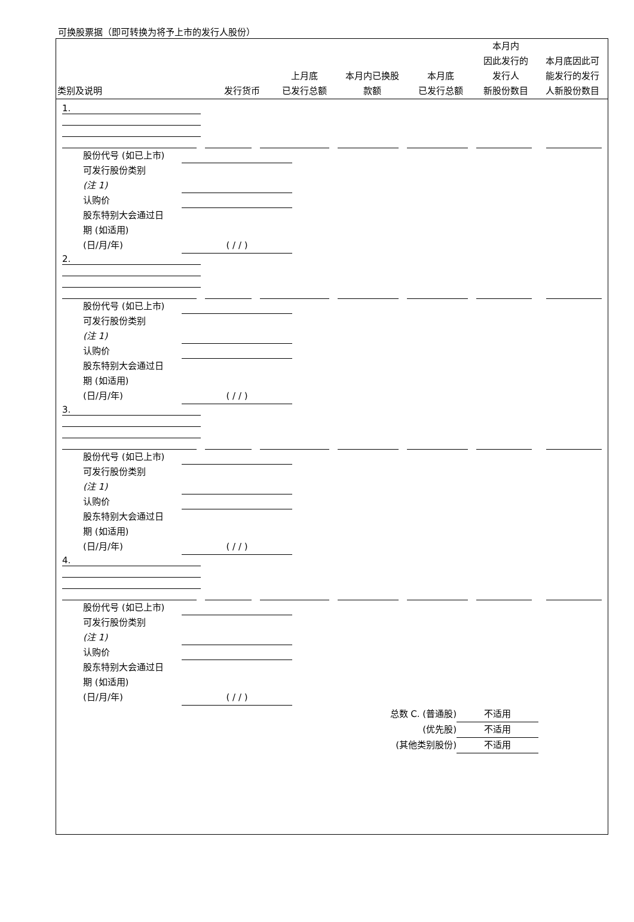可换股票据（即可转换为将予上市的发行人股份）
| 类别及说明 | 发行货币 | 上月底 已发行总额 | 本月内已换股 款额 | 本月底 已发行总额 | 本月内 因此发行的 发行人 新股份数目 | 本月底因此可 能发行的发行 人新股份数目 |
| --- | --- | --- | --- | --- | --- | --- |
1.
股份代号 (如已上市)
可发行股份类别
(注 1)
认购价
股东特别大会通过日
期 (如适用)
(日/月/年)
( / / )
2.
股份代号 (如已上市)
可发行股份类别
(注 1)
认购价
股东特别大会通过日
期 (如适用)
(日/月/年)
( / / )
3.
股份代号 (如已上市)
可发行股份类别
(注 1)
认购价
股东特别大会通过日
期 (如适用)
(日/月/年)
( / / )
4.
股份代号 (如已上市)
可发行股份类别
(注 1)
认购价
股东特别大会通过日
期 (如适用)
(日/月/年)
( / / )
总数 C. (普通股)
不适用
(优先股)
不适用
(其他类别股份)
不适用